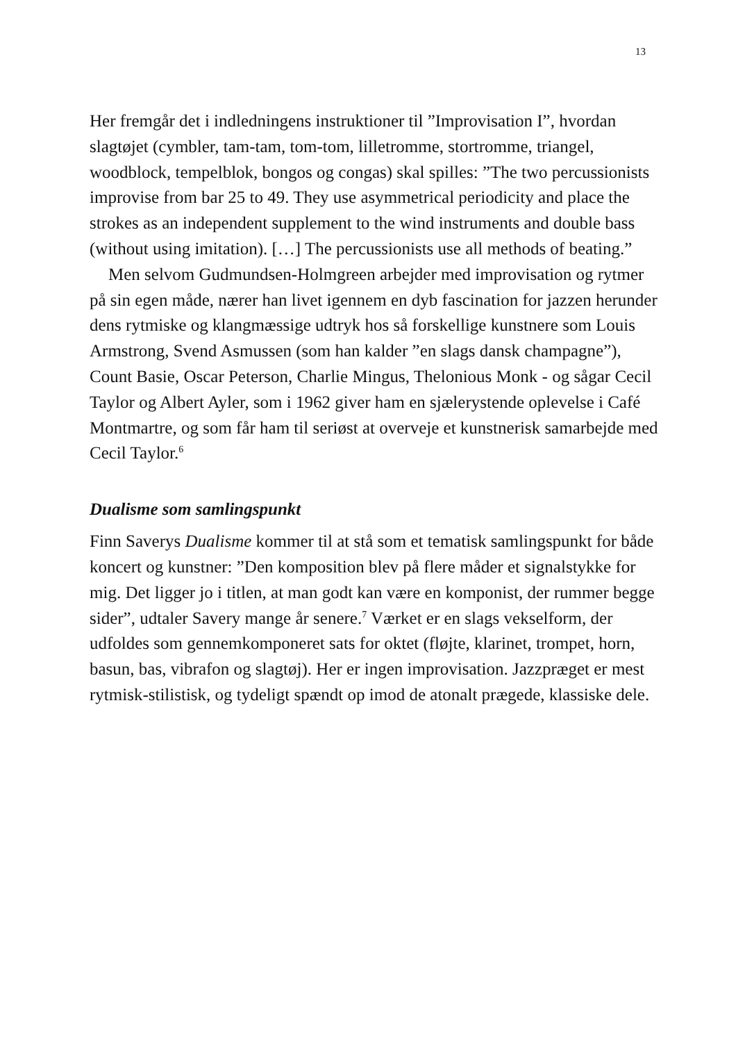13
Her fremgår det i indledningens instruktioner til ”Improvisation I”, hvordan slagtøjet (cymbler, tam-tam, tom-tom, lilletromme, stortromme, triangel, woodblock, tempelblok, bongos og congas) skal spilles: ”The two percussionists improvise from bar 25 to 49. They use asymmetrical periodicity and place the strokes as an independent supplement to the wind instruments and double bass (without using imitation). […] The percussionists use all methods of beating.”
Men selvom Gudmundsen-Holmgreen arbejder med improvisation og rytmer på sin egen måde, nærer han livet igennem en dyb fascination for jazzen herunder dens rytmiske og klangmæssige udtryk hos så forskellige kunstnere som Louis Armstrong, Svend Asmussen (som han kalder ”en slags dansk champagne”), Count Basie, Oscar Peterson, Charlie Mingus, Thelonious Monk - og sågar Cecil Taylor og Albert Ayler, som i 1962 giver ham en sjælerystende oplevelse i Café Montmartre, og som får ham til seriøst at overveje et kunstnerisk samarbejde med Cecil Taylor.<sup>6</sup>
Dualisme som samlingspunkt
Finn Saverys Dualisme kommer til at stå som et tematisk samlingspunkt for både koncert og kunstner: ”Den komposition blev på flere måder et signalstykke for mig. Det ligger jo i titlen, at man godt kan være en komponist, der rummer begge sider”, udtaler Savery mange år senere.<sup>7</sup> Værket er en slags vekselform, der udfoldes som gennemkomponeret sats for oktet (fløjte, klarinet, trompet, horn, basun, bas, vibrafon og slagtøj). Her er ingen improvisation. Jazzpræget er mest rytmisk-stilistisk, og tydeligt spændt op imod de atonalt prægede, klassiske dele.